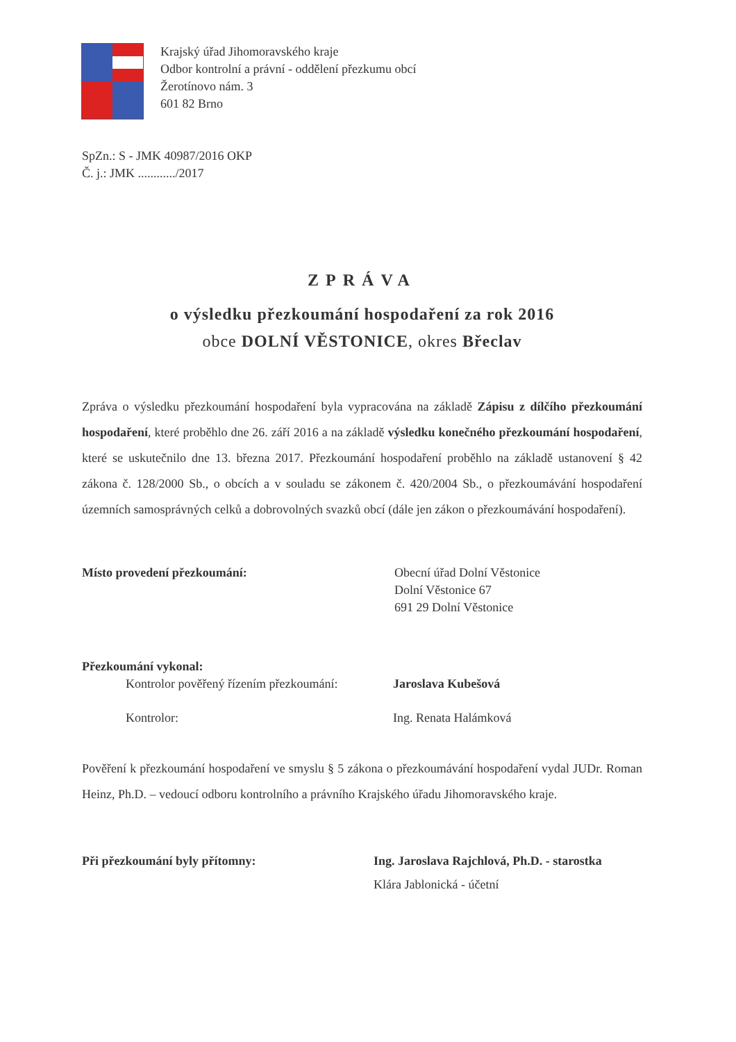Krajský úřad Jihomoravského kraje
Odbor kontrolní a právní - oddělení přezkumu obcí
Žerotínovo nám. 3
601 82 Brno
SpZn.: S - JMK 40987/2016 OKP
Č. j.: JMK ............/2017
ZPRÁVA
o výsledku přezkoumání hospodaření za rok 2016
obce DOLNÍ VĚSTONICE, okres Břeclav
Zpráva o výsledku přezkoumání hospodaření byla vypracována na základě Zápisu z dílčího přezkoumání hospodaření, které proběhlo dne 26. září 2016 a na základě výsledku konečného přezkoumání hospodaření, které se uskutečnilo dne 13. března 2017. Přezkoumání hospodaření proběhlo na základě ustanovení § 42 zákona č. 128/2000 Sb., o obcích a v souladu se zákonem č. 420/2004 Sb., o přezkoumávání hospodaření územních samosprávných celků a dobrovolných svazků obcí (dále jen zákon o přezkoumávání hospodaření).
Místo provedení přezkoumání: Obecní úřad Dolní Věstonice
Dolní Věstonice 67
691 29 Dolní Věstonice
Přezkoumání vykonal:
Kontrolor pověřený řízením přezkoumání:
Jaroslava Kubešová
Kontrolor: Ing. Renata Halámková
Pověření k přezkoumání hospodaření ve smyslu § 5 zákona o přezkoumávání hospodaření vydal JUDr. Roman Heinz, Ph.D. – vedoucí odboru kontrolního a právního Krajského úřadu Jihomoravského kraje.
Při přezkoumání byly přítomny: Ing. Jaroslava Rajchlová, Ph.D. - starostka
Klára Jablonická - účetní